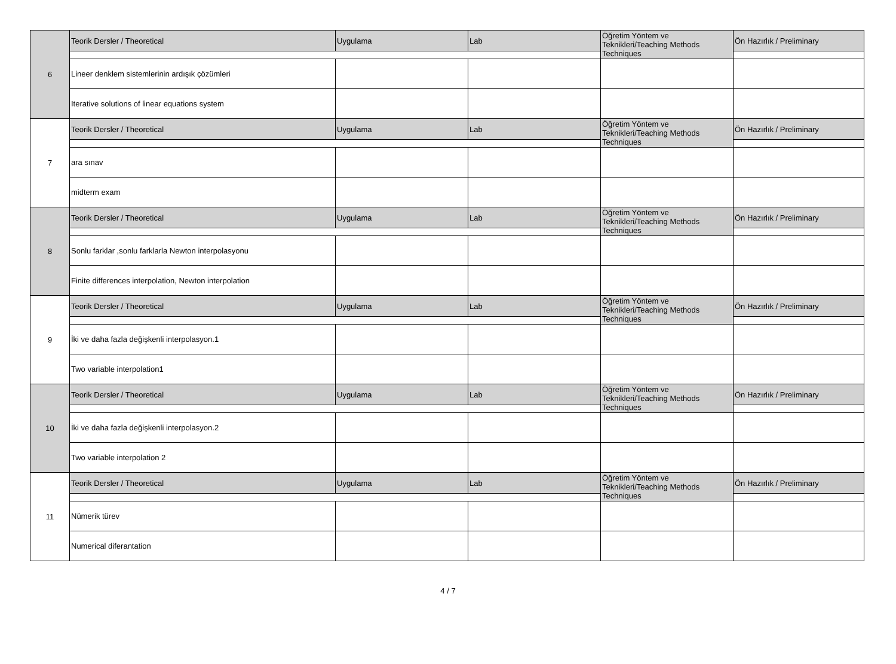| 6 | Teorik Dersler / Theoretical | Uygulama | Lab | Öğretim Yöntem ve Teknikleri/Teaching Methods Techniques | Ön Hazırlık / Preliminary |
| | Lineer denklem sistemlerinin ardışık çözümleri | | | | |
| | Iterative solutions of linear equations system | | | | |
| 7 | Teorik Dersler / Theoretical | Uygulama | Lab | Öğretim Yöntem ve Teknikleri/Teaching Methods Techniques | Ön Hazırlık / Preliminary |
| | ara sınav | | | | |
| | midterm exam | | | | |
| 8 | Teorik Dersler / Theoretical | Uygulama | Lab | Öğretim Yöntem ve Teknikleri/Teaching Methods Techniques | Ön Hazırlık / Preliminary |
| | Sonlu farklar ,sonlu farklarla Newton interpolasyonu | | | | |
| | Finite differences interpolation, Newton interpolation | | | | |
| 9 | Teorik Dersler / Theoretical | Uygulama | Lab | Öğretim Yöntem ve Teknikleri/Teaching Methods Techniques | Ön Hazırlık / Preliminary |
| | İki ve daha fazla değişkenli interpolasyon.1 | | | | |
| | Two variable interpolation1 | | | | |
| 10 | Teorik Dersler / Theoretical | Uygulama | Lab | Öğretim Yöntem ve Teknikleri/Teaching Methods Techniques | Ön Hazırlık / Preliminary |
| | İki ve daha fazla değişkenli interpolasyon.2 | | | | |
| | Two variable interpolation 2 | | | | |
| 11 | Teorik Dersler / Theoretical | Uygulama | Lab | Öğretim Yöntem ve Teknikleri/Teaching Methods Techniques | Ön Hazırlık / Preliminary |
| | Nümerik türev | | | | |
| | Numerical diferantation | | | | |
4 / 7